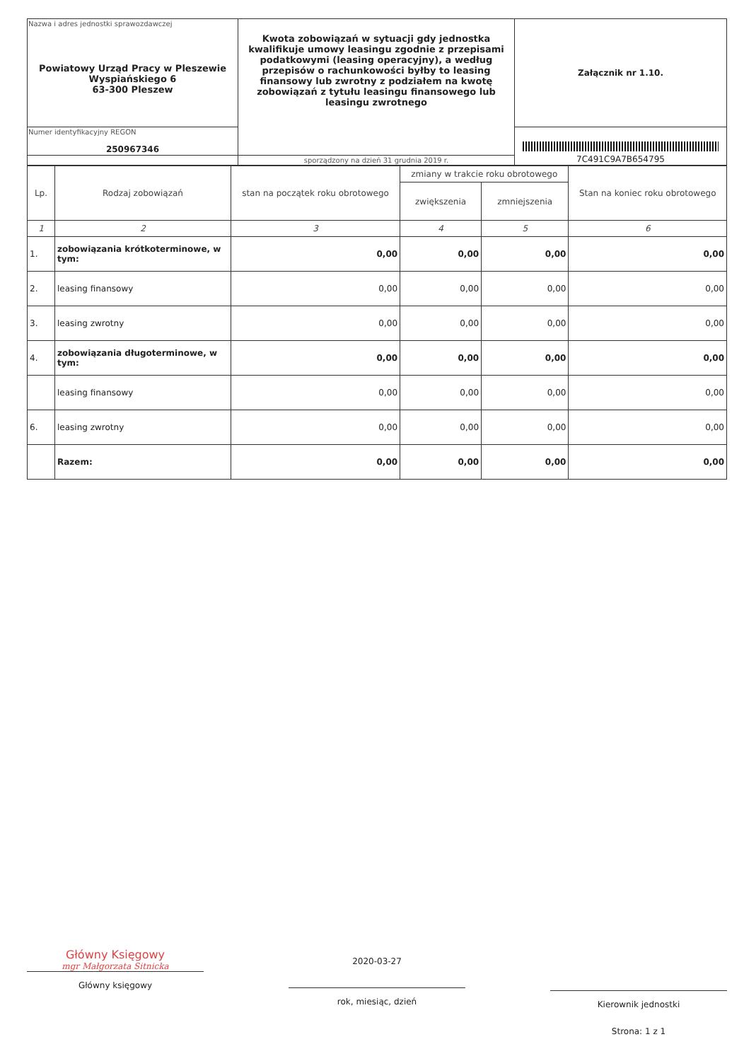| Nazwa i adres jednostki sprawozdawczej Powiatowy Urząd Pracy w Pleszewie Wyspiańskiego 6 63-300 Pleszew | Kwota zobowiązań w sytuacji gdy jednostka kwalifikuje umowy leasingu zgodnie z przepisami podatkowymi (leasing operacyjny), a według przepisów o rachunkowości byłby to leasing finansowy lub zwrotny z podziałem na kwotę zobowiązań z tytułu leasingu finansowego lub leasingu zwrotnego | Załącznik nr 1.10. |
| Numer identyfikacyjny REGON 250967346 | | 7C491C9A7B654795 |
| | sporządzony na dzień 31 grudnia 2019 r. | |
| Lp. | Rodzaj zobowiązań | stan na początek roku obrotowego | zmiany w trakcie roku obrotowego | | Stan na koniec roku obrotowego |
| --- | --- | --- | --- | --- | --- |
| | | | zwiększenia | zmniejszenia | |
| 1 | 2 | 3 | 4 | 5 | 6 |
| 1. | zobowiązania krótkoterminowe, w tym: | 0,00 | 0,00 | 0,00 | 0,00 |
| 2. | leasing finansowy | 0,00 | 0,00 | 0,00 | 0,00 |
| 3. | leasing zwrotny | 0,00 | 0,00 | 0,00 | 0,00 |
| 4. | zobowiązania długoterminowe, w tym: | 0,00 | 0,00 | 0,00 | 0,00 |
| | leasing finansowy | 0,00 | 0,00 | 0,00 | 0,00 |
| 6. | leasing zwrotny | 0,00 | 0,00 | 0,00 | 0,00 |
| | Razem: | 0,00 | 0,00 | 0,00 | 0,00 |
Główny Księgowy
mgr Małgorzata Sitnicka
Główny księgowy
2020-03-27
rok, miesiąc, dzień
Kierownik jednostki
Strona: 1 z 1